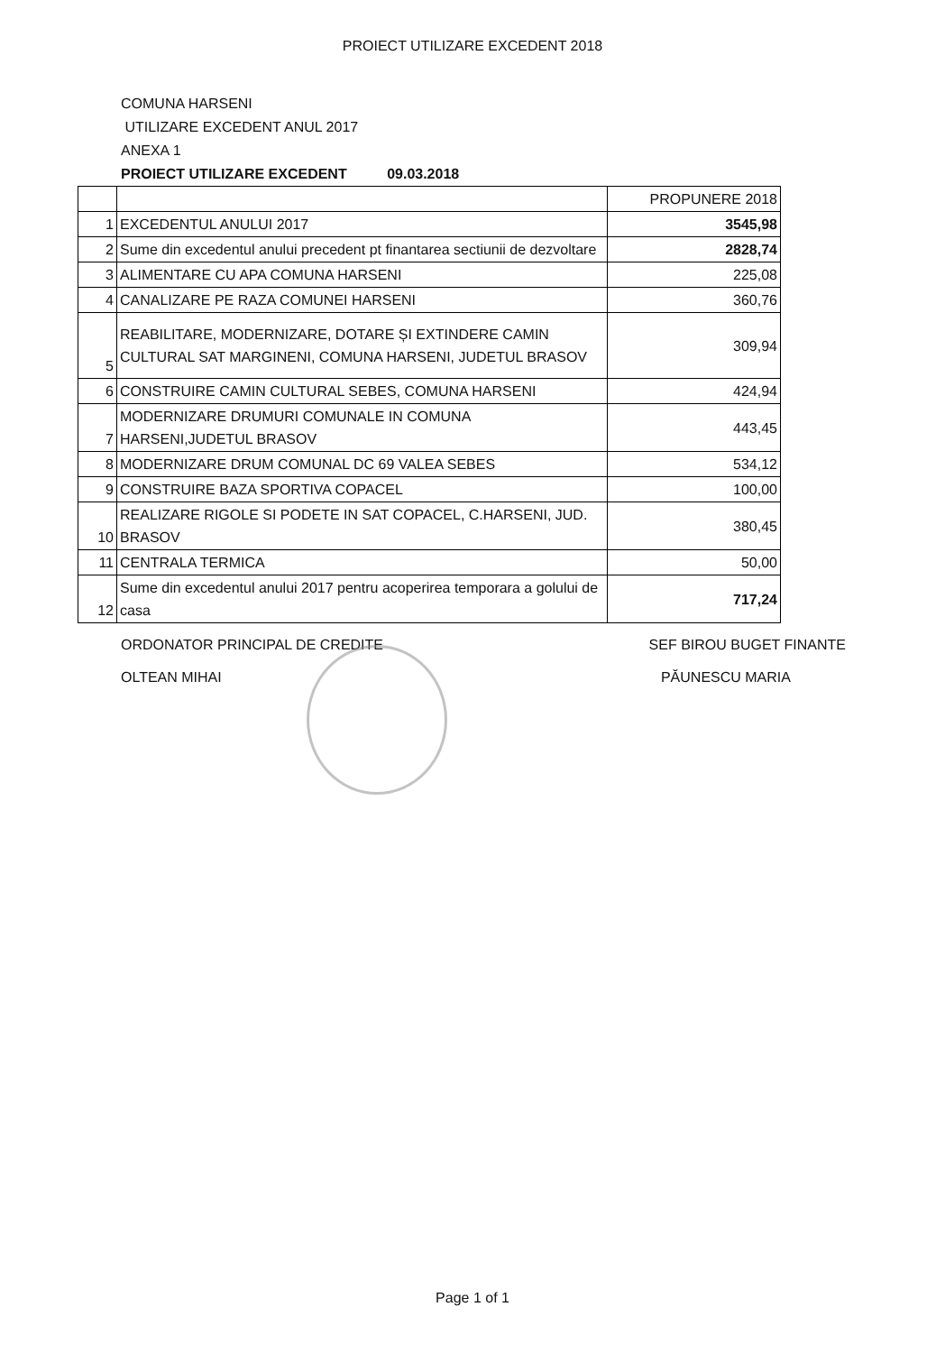PROIECT UTILIZARE EXCEDENT 2018
COMUNA HARSENI
UTILIZARE EXCEDENT ANUL 2017
ANEXA 1
PROIECT UTILIZARE EXCEDENT 09.03.2018
| | | PROPUNERE 2018 |
| 1 | EXCEDENTUL ANULUI 2017 | 3545,98 |
| 2 | Sume din excedentul anului precedent pt finantarea sectiunii de dezvoltare | 2828,74 |
| 3 | ALIMENTARE CU APA COMUNA HARSENI | 225,08 |
| 4 | CANALIZARE PE RAZA COMUNEI HARSENI | 360,76 |
| 5 | REABILITARE, MODERNIZARE, DOTARE ȘI EXTINDERE CAMIN CULTURAL SAT MARGINENI, COMUNA HARSENI, JUDETUL BRASOV | 309,94 |
| 6 | CONSTRUIRE CAMIN CULTURAL SEBES, COMUNA HARSENI | 424,94 |
| 7 | MODERNIZARE DRUMURI COMUNALE IN COMUNA HARSENI,JUDETUL BRASOV | 443,45 |
| 8 | MODERNIZARE DRUM COMUNAL DC 69 VALEA SEBES | 534,12 |
| 9 | CONSTRUIRE BAZA SPORTIVA COPACEL | 100,00 |
| 10 | REALIZARE RIGOLE SI PODETE IN SAT COPACEL, C.HARSENI, JUD. BRASOV | 380,45 |
| 11 | CENTRALA TERMICA | 50,00 |
| 12 | Sume din excedentul anului 2017 pentru acoperirea temporara a golului de casa | 717,24 |
ORDONATOR PRINCIPAL DE CREDITE
OLTEAN MIHAI
SEF BIROU BUGET FINANTE
PĂUNESCU MARIA
Page 1 of 1